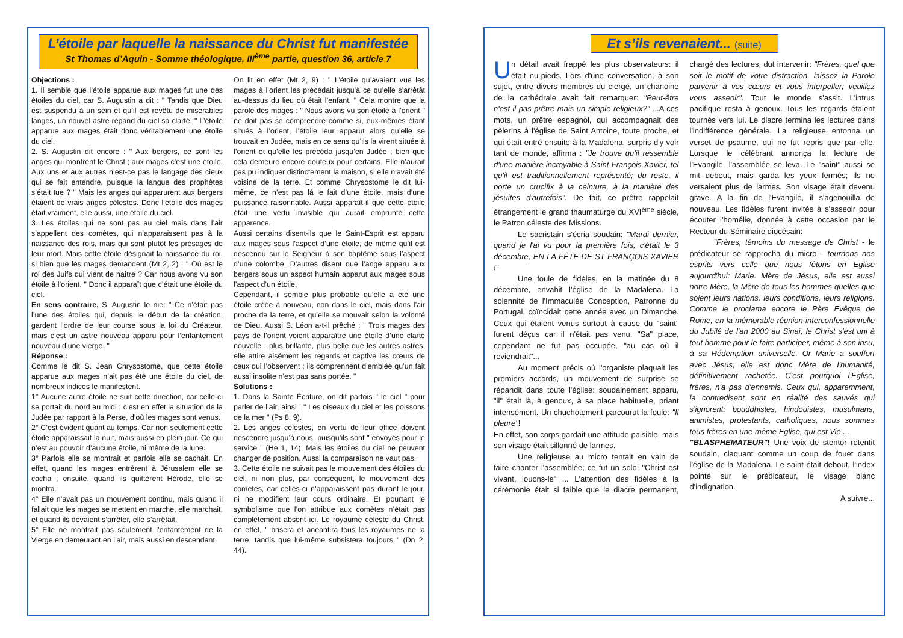L’étoile par laquelle la naissance du Christ fut manifestée
St Thomas d’Aquin - Somme théologique, III<sup>ème</sup> partie, question 36, article 7
Objections :
1. Il semble que l’étoile apparue aux mages fut une des étoiles du ciel, car S. Augustin a dit : " Tandis que Dieu est suspendu à un sein et qu’il est revêtu de misérables langes, un nouvel astre répand du ciel sa clarté. " L’étoile apparue aux mages était donc véritablement une étoile du ciel.
2. S. Augustin dit encore : " Aux bergers, ce sont les anges qui montrent le Christ ; aux mages c’est une étoile. Aux uns et aux autres n’est-ce pas le langage des cieux qui se fait entendre, puisque la langue des prophètes s’était tue ? " Mais les anges qui apparurent aux bergers étaient de vrais anges célestes. Donc l’étoile des mages était vraiment, elle aussi, une étoile du ciel.
3. Les étoiles qui ne sont pas au ciel mais dans l’air s’appellent des comètes, qui n’apparaissent pas à la naissance des rois, mais qui sont plutôt les présages de leur mort. Mais cette étoile désignait la naissance du roi, si bien que les mages demandent (Mt 2, 2) : " Où est le roi des Juifs qui vient de naître ? Car nous avons vu son étoile à l’orient. " Donc il apparaît que c’était une étoile du ciel.
En sens contraire, S. Augustin le nie: " Ce n’était pas l’une des étoiles qui, depuis le début de la création, gardent l’ordre de leur course sous la loi du Créateur, mais c’est un astre nouveau apparu pour l’enfantement nouveau d’une vierge. "
Réponse :
Comme le dit S. Jean Chrysostome, que cette étoile apparue aux mages n’ait pas été une étoile du ciel, de nombreux indices le manifestent.
1° Aucune autre étoile ne suit cette direction, car celle-ci se portait du nord au midi ; c’est en effet la situation de la Judée par rapport à la Perse, d’où les mages sont venus.
2° C’est évident quant au temps. Car non seulement cette étoile apparaissait la nuit, mais aussi en plein jour. Ce qui n’est au pouvoir d’aucune étoile, ni même de la lune.
3° Parfois elle se montrait et parfois elle se cachait. En effet, quand les mages entrèrent à Jérusalem elle se cacha ; ensuite, quand ils quittèrent Hérode, elle se montra.
4° Elle n’avait pas un mouvement continu, mais quand il fallait que les mages se mettent en marche, elle marchait, et quand ils devaient s’arrêter, elle s’arrêtait.
5° Elle ne montrait pas seulement l’enfantement de la Vierge en demeurant en l’air, mais aussi en descendant.
On lit en effet (Mt 2, 9) : " L’étoile qu’avaient vue les mages à l’orient les précédait jusqu’à ce qu’elle s’arrêtât au-dessus du lieu où était l’enfant. " Cela montre que la parole des mages : " Nous avons vu son étoile à l’orient " ne doit pas se comprendre comme si, eux-mêmes étant situés à l’orient, l’étoile leur apparut alors qu’elle se trouvait en Judée, mais en ce sens qu’ils la virent située à l’orient et qu’elle les précéda jusqu’en Judée ; bien que cela demeure encore douteux pour certains. Elle n’aurait pas pu indiquer distinctement la maison, si elle n’avait été voisine de la terre. Et comme Chrysostome le dit lui-même, ce n’est pas là le fait d’une étoile, mais d’une puissance raisonnable. Aussi apparaît-il que cette étoile était une vertu invisible qui aurait emprunté cette apparence.
Aussi certains disent-ils que le Saint-Esprit est apparu aux mages sous l’aspect d’une étoile, de même qu’il est descendu sur le Seigneur à son baptême sous l’aspect d’une colombe. D’autres disent que l’ange apparu aux bergers sous un aspect humain apparut aux mages sous l’aspect d’un étoile.
Cependant, il semble plus probable qu’elle a été une étoile créée à nouveau, non dans le ciel, mais dans l’air proche de la terre, et qu’elle se mouvait selon la volonté de Dieu. Aussi S. Léon a-t-il prêché : " Trois mages des pays de l’orient voient apparaître une étoile d’une clarté nouvelle : plus brillante, plus belle que les autres astres, elle attire aisément les regards et captive les cœurs de ceux qui l’observent ; ils comprennent d’emblée qu’un fait aussi insolite n’est pas sans portée. "
Solutions :
1. Dans la Sainte Écriture, on dit parfois " le ciel " pour parler de l’air, ainsi : " Les oiseaux du ciel et les poissons de la mer " (Ps 8, 9).
2. Les anges célestes, en vertu de leur office doivent descendre jusqu’à nous, puisqu’ils sont " envoyés pour le service " (He 1, 14). Mais les étoiles du ciel ne peuvent changer de position. Aussi la comparaison ne vaut pas.
3. Cette étoile ne suivait pas le mouvement des étoiles du ciel, ni non plus, par conséquent, le mouvement des comètes, car celles-ci n’apparaissent pas durant le jour, ni ne modifient leur cours ordinaire. Et pourtant le symbolisme que l’on attribue aux comètes n’était pas complètement absent ici. Le royaume céleste du Christ, en effet, " brisera et anéantira tous les royaumes de la terre, tandis que lui-même subsistera toujours " (Dn 2, 44).
Et s’ils revenaient... (suite)
Un détail avait frappé les plus observateurs: il était nu-pieds. Lors d'une conversation, à son sujet, entre divers membres du clergé, un chanoine de la cathédrale avait fait remarquer: "Peut-être n'est-il pas prêtre mais un simple religieux?" ...A ces mots, un prêtre espagnol, qui accompagnait des pèlerins à l'église de Saint Antoine, toute proche, et qui était entré ensuite à la Madalena, surpris d'y voir tant de monde, affirma : "Je trouve qu'il ressemble d'une manière incroyable à Saint François Xavier, tel qu'il est traditionnellement représenté; du reste, il porte un crucifix à la ceinture, à la manière des jésuites d'autrefois". De fait, ce prêtre rappelait étrangement le grand thaumaturge du XVI<sup>ème</sup> siècle, le Patron céleste des Missions.
Le sacristain s'écria soudain: "Mardi dernier, quand je l'ai vu pour la première fois, c'était le 3 décembre, EN LA FÊTE DE ST FRANÇOIS XAVIER !"
Une foule de fidèles, en la matinée du 8 décembre, envahit l'église de la Madalena. La solennité de l'Immaculée Conception, Patronne du Portugal, coïncidait cette année avec un Dimanche. Ceux qui étaient venus surtout à cause du "saint" furent déçus car il n'était pas venu. "Sa" place, cependant ne fut pas occupée, "au cas où il reviendrait"...
Au moment précis où l'organiste plaquait les premiers accords, un mouvement de surprise se répandit dans toute l'église: soudainement apparu, "il" était là, à genoux, à sa place habituelle, priant intensément. Un chuchotement parcourut la foule: "Il pleure"!
En effet, son corps gardait une attitude paisible, mais son visage était sillonné de larmes.
Une religieuse au micro tentait en vain de faire chanter l'assemblée; ce fut un solo: "Christ est vivant, louons-le" ... L'attention des fidèles à la cérémonie était si faible que le diacre permanent, chargé des lectures, dut intervenir: "Frères, quel que soit le motif de votre distraction, laissez la Parole parvenir à vos cœurs et vous interpeller; veuillez vous asseoir". Tout le monde s'assit. L'intrus pacifique resta à genoux. Tous les regards étaient tournés vers lui. Le diacre termina les lectures dans l'indifférence générale. La religieuse entonna un verset de psaume, qui ne fut repris que par elle. Lorsque le célébrant annonça la lecture de l'Evangile, l'assemblée se leva. Le "saint" aussi se mit debout, mais garda les yeux fermés; ils ne versaient plus de larmes. Son visage était devenu grave. A la fin de l'Evangile, il s'agenouilla de nouveau. Les fidèles furent invités à s'asseoir pour écouter l'homélie, donnée à cette occasion par le Recteur du Séminaire diocésain:
"Frères, témoins du message de Christ - le prédicateur se rapprocha du micro - tournons nos esprits vers celle que nous fêtons en Eglise aujourd'hui: Marie. Mère de Jésus, elle est aussi notre Mère, la Mère de tous les hommes quelles que soient leurs nations, leurs conditions, leurs religions. Comme le proclama encore le Père Evêque de Rome, en la mémorable réunion interconfessionnelle du Jubilé de l'an 2000 au Sinaï, le Christ s'est uni à tout homme pour le faire participer, même à son insu, à sa Rédemption universelle. Or Marie a souffert avec Jésus; elle est donc Mère de l'humanité, définitivement rachetée. C'est pourquoi l'Eglise, frères, n'a pas d'ennemis. Ceux qui, apparemment, la contredisent sont en réalité des sauvés qui s'ignorent: bouddhistes, hindouistes, musulmans, animistes, protestants, catholiques, nous sommes tous frères en une même Eglise, qui est Vie ...
"BLASPHEMATEUR"! Une voix de stentor retentit soudain, claquant comme un coup de fouet dans l'église de la Madalena. Le saint était debout, l'index pointé sur le prédicateur, le visage blanc d'indignation.
A suivre...